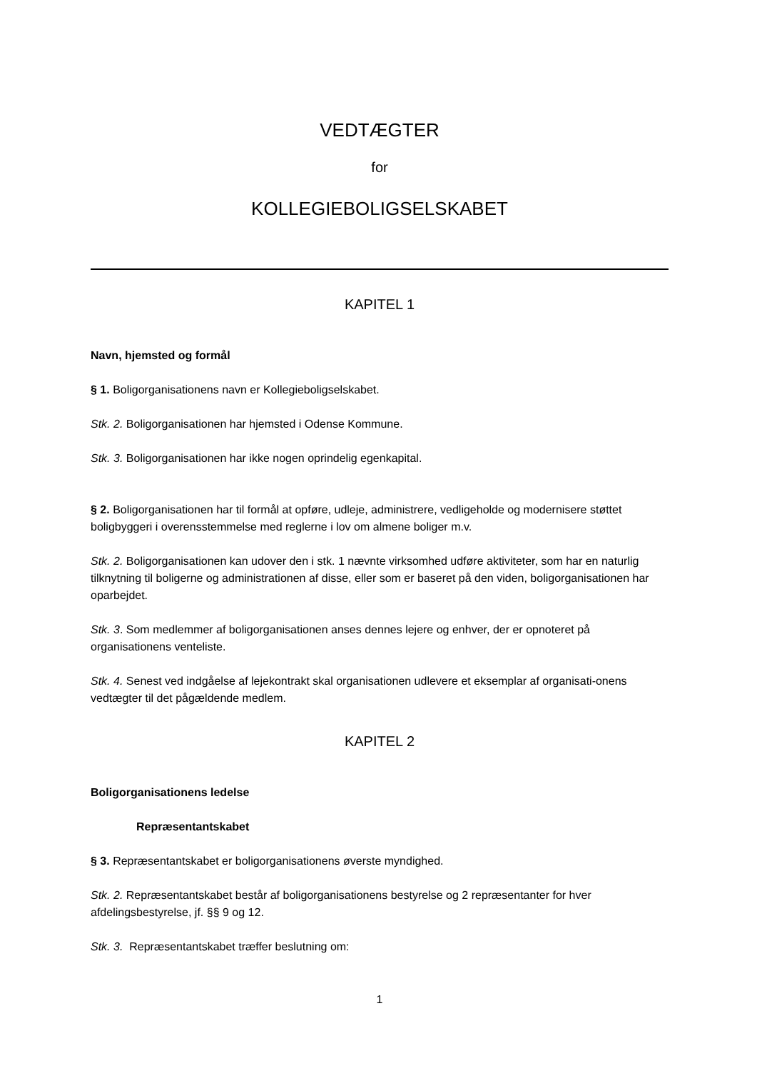VEDTÆGTER
for
KOLLEGIEBOLIGSELSKABET
KAPITEL 1
Navn, hjemsted og formål
§ 1. Boligorganisationens navn er Kollegieboligselskabet.
Stk. 2. Boligorganisationen har hjemsted i Odense Kommune.
Stk. 3. Boligorganisationen har ikke nogen oprindelig egenkapital.
§ 2. Boligorganisationen har til formål at opføre, udleje, administrere, vedligeholde og modernisere støttet boligbyggeri i overensstemmelse med reglerne i lov om almene boliger m.v.
Stk. 2. Boligorganisationen kan udover den i stk. 1 nævnte virksomhed udføre aktiviteter, som har en naturlig tilknytning til boligerne og administrationen af disse, eller som er baseret på den viden, boligorganisationen har oparbejdet.
Stk. 3. Som medlemmer af boligorganisationen anses dennes lejere og enhver, der er opnoteret på organisationens venteliste.
Stk. 4. Senest ved indgåelse af lejekontrakt skal organisationen udlevere et eksemplar af organisati-onens vedtægter til det pågældende medlem.
KAPITEL 2
Boligorganisationens ledelse
Repræsentantskabet
§ 3. Repræsentantskabet er boligorganisationens øverste myndighed.
Stk. 2. Repræsentantskabet består af boligorganisationens bestyrelse og 2 repræsentanter for hver afdelingsbestyrelse, jf. §§ 9 og 12.
Stk. 3. Repræsentantskabet træffer beslutning om:
1